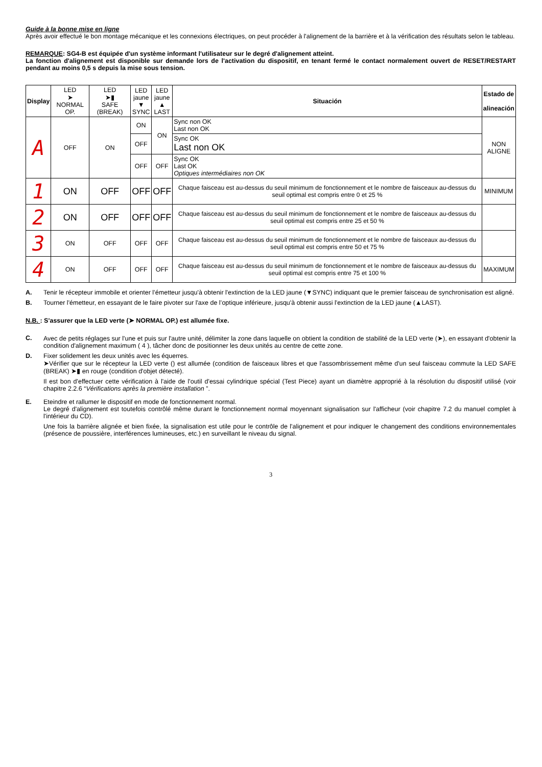Guide à la bonne mise en ligne
Après avoir effectué le bon montage mécanique et les connexions électriques, on peut procéder à l'alignement de la barrière et à la vérification des résultats selon le tableau.
REMARQUE: SG4-B est équipée d'un système informant l'utilisateur sur le degré d'alignement atteint.
La fonction d'alignement est disponible sur demande lors de l'activation du dispositif, en tenant fermé le contact normalement ouvert de RESET/RESTART pendant au moins 0,5 s depuis la mise sous tension.
| Display | LED ➤ NORMAL OP. | LED ➤▮ SAFE (BREAK) | LED jaune ▼ SYNC | LED jaune ▲ LAST | Situación | Estado de alineación |
| --- | --- | --- | --- | --- | --- | --- |
| A | OFF | ON | ON | ON | Sync non OK Last non OK | NON ALIGNE |
| | | | OFF | | Sync OK Last non OK | |
| | | | OFF | OFF | Sync OK Last OK Optiques intermédiaires non OK | |
| 1 | ON | OFF | OFF | OFF | Chaque faisceau est au-dessus du seuil minimum de fonctionnement et le nombre de faisceaux au-dessus du seuil optimal est compris entre 0 et 25 % | MINIMUM |
| 2 | ON | OFF | OFF | OFF | Chaque faisceau est au-dessus du seuil minimum de fonctionnement et le nombre de faisceaux au-dessus du seuil optimal est compris entre 25 et 50 % | |
| 3 | ON | OFF | OFF | OFF | Chaque faisceau est au-dessus du seuil minimum de fonctionnement et le nombre de faisceaux au-dessus du seuil optimal est compris entre 50 et 75 % | |
| 4 | ON | OFF | OFF | OFF | Chaque faisceau est au-dessus du seuil minimum de fonctionnement et le nombre de faisceaux au-dessus du seuil optimal est compris entre 75 et 100 % | MAXIMUM |
A. Tenir le récepteur immobile et orienter l’émetteur jusqu'à obtenir l'extinction de la LED jaune (▼SYNC) indiquant que le premier faisceau de synchronisation est aligné.
B. Tourner l'émetteur, en essayant de le faire pivoter sur l'axe de l’optique inférieure, jusqu'à obtenir aussi l'extinction de la LED jaune (▲LAST).
N.B. : S'assurer que la LED verte (➤ NORMAL OP.) est allumée fixe.
C. Avec de petits réglages sur l'une et puis sur l'autre unité, délimiter la zone dans laquelle on obtient la condition de stabilité de la LED verte (➤), en essayant d'obtenir la condition d'alignement maximum ( 4 ), tâcher donc de positionner les deux unités au centre de cette zone.
D. Fixer solidement les deux unités avec les équerres.
➤Vérifier que sur le récepteur la LED verte () est allumée (condition de faisceaux libres et que l'assombrissement même d'un seul faisceau commute la LED SAFE (BREAK) ➤▮ en rouge (condition d'objet détecté).
Il est bon d'effectuer cette vérification à l'aide de l'outil d'essai cylindrique spécial (Test Piece) ayant un diamètre approprié à la résolution du dispositif utilisé (voir chapitre 2.2.6 “Vérifications après la première installation ”.
E. Eteindre et rallumer le dispositif en mode de fonctionnement normal.
Le degré d'alignement est toutefois contrôlé même durant le fonctionnement normal moyennant signalisation sur l'afficheur (voir chapitre 7.2 du manuel complet à l'intérieur du CD).
Une fois la barrière alignée et bien fixée, la signalisation est utile pour le contrôle de l'alignement et pour indiquer le changement des conditions environnementales (présence de poussière, interférences lumineuses, etc.) en surveillant le niveau du signal.
3